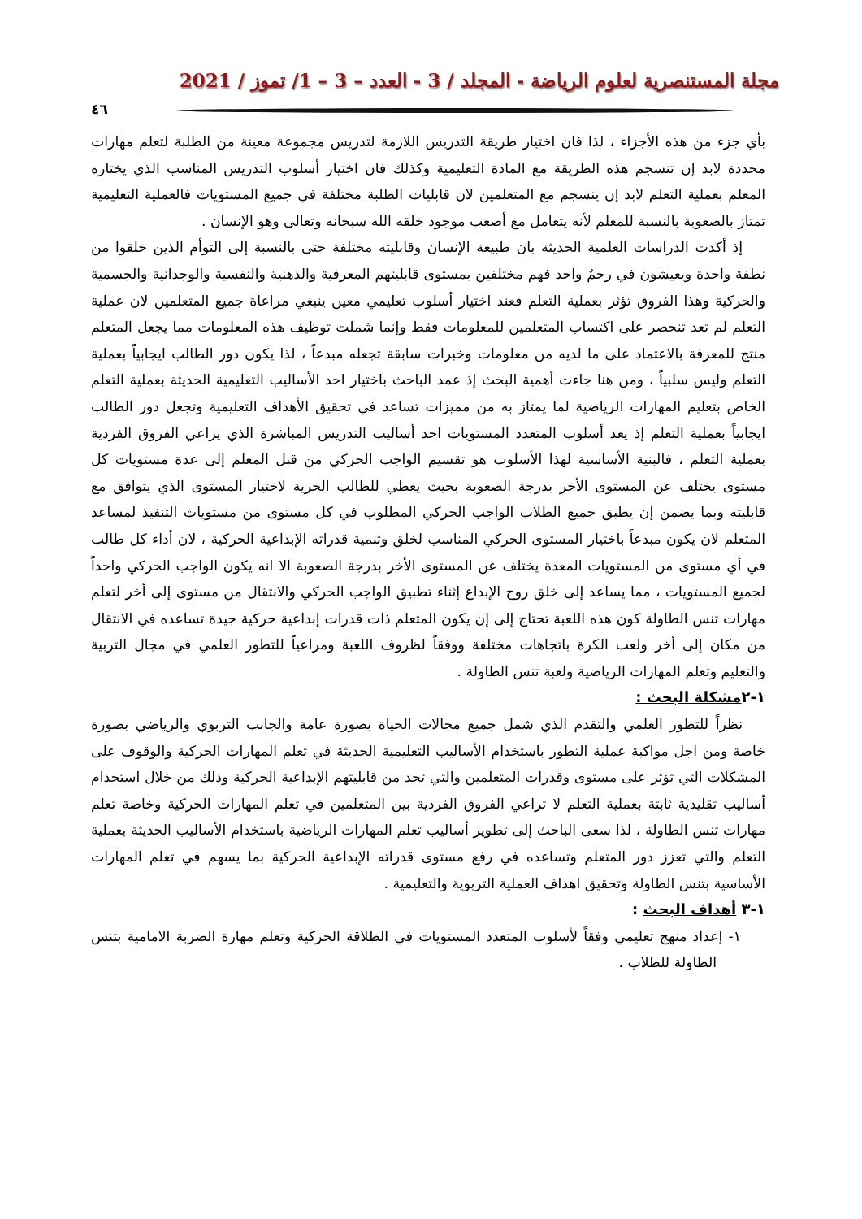مجلة المستنصرية لعلوم الرياضة - المجلد / 3 - العدد – 3 – 1/ تموز / 2021
٤٦
بأي جزء من هذه الأجزاء ، لذا فان اختيار طريقة التدريس اللازمة لتدريس مجموعة معينة من الطلبة لتعلم مهارات محددة لابد إن تنسجم هذه الطريقة مع المادة التعليمية وكذلك فان اختيار أسلوب التدريس المناسب الذي يختاره المعلم بعملية التعلم لابد إن ينسجم مع المتعلمين لان قابليات الطلبة مختلفة في جميع المستويات فالعملية التعليمية تمتاز بالصعوبة بالنسبة للمعلم لأنه يتعامل مع أصعب موجود خلقه الله سبحانه وتعالى وهو الإنسان .
إذ أكدت الدراسات العلمية الحديثة بان طبيعة الإنسان وقابليته مختلفة حتى بالنسبة إلى التوأم الذين خلقوا من نطفة واحدة ويعيشون في رحمٌ واحد فهم مختلفين بمستوى قابليتهم المعرفية والذهنية والنفسية والوجدانية والجسمية والحركية وهذا الفروق تؤثر بعملية التعلم فعند اختيار أسلوب تعليمي معين ينبغي مراعاة جميع المتعلمين لان عملية التعلم لم تعد تنحصر على اكتساب المتعلمين للمعلومات فقط وإنما شملت توظيف هذه المعلومات مما يجعل المتعلم منتج للمعرفة بالاعتماد على ما لديه من معلومات وخبرات سابقة تجعله مبدعاً ، لذا يكون دور الطالب ايجابياً بعملية التعلم وليس سلبياً ، ومن هنا جاءت أهمية البحث إذ عمد الباحث باختيار احد الأساليب التعليمية الحديثة بعملية التعلم الخاص بتعليم المهارات الرياضية لما يمتاز به من مميزات تساعد في تحقيق الأهداف التعليمية وتجعل دور الطالب ايجابياً بعملية التعلم إذ يعد أسلوب المتعدد المستويات احد أساليب التدريس المباشرة الذي يراعي الفروق الفردية بعملية التعلم ، فالبنية الأساسية لهذا الأسلوب هو تقسيم الواجب الحركي من قبل المعلم إلى عدة مستويات كل مستوى يختلف عن المستوى الأخر بدرجة الصعوبة بحيث يعطي للطالب الحرية لاختيار المستوى الذي يتوافق مع قابليته وبما يضمن إن يطبق جميع الطلاب الواجب الحركي المطلوب في كل مستوى من مستويات التنفيذ لمساعد المتعلم لان يكون مبدعاً باختيار المستوى الحركي المناسب لخلق وتنمية قدراته الإبداعية الحركية ، لان أداء كل طالب في أي مستوى من المستويات المعدة يختلف عن المستوى الأخر بدرجة الصعوبة الا انه يكون الواجب الحركي واحداً لجميع المستويات ، مما يساعد إلى خلق روح الإبداع إثناء تطبيق الواجب الحركي والانتقال من مستوى إلى أخر لتعلم مهارات تنس الطاولة كون هذه اللعبة تحتاج إلى إن يكون المتعلم ذات قدرات إبداعية حركية جيدة تساعده في الانتقال من مكان إلى أخر ولعب الكرة باتجاهات مختلفة ووفقاً لظروف اللعبة ومراعياً للتطور العلمي في مجال التربية والتعليم وتعلم المهارات الرياضية ولعبة تنس الطاولة .
١-٢مشكلة البحث :
نظراً للتطور العلمي والتقدم الذي شمل جميع مجالات الحياة بصورة عامة والجانب التربوي والرياضي بصورة خاصة ومن اجل مواكبة عملية التطور باستخدام الأساليب التعليمية الحديثة في تعلم المهارات الحركية والوقوف على المشكلات التي تؤثر على مستوى وقدرات المتعلمين والتي تحد من قابليتهم الإبداعية الحركية وذلك من خلال استخدام أساليب تقليدية ثابتة بعملية التعلم لا تراعي الفروق الفردية بين المتعلمين في تعلم المهارات الحركية وخاصة تعلم مهارات تنس الطاولة ، لذا سعى الباحث إلى تطوير أساليب تعلم المهارات الرياضية باستخدام الأساليب الحديثة بعملية التعلم والتي تعزز دور المتعلم وتساعده في رفع مستوى قدراته الإبداعية الحركية بما يسهم في تعلم المهارات الأساسية بتنس الطاولة وتحقيق اهداف العملية التربوية والتعليمية .
١-٣ أهداف البحث :
١- إعداد منهج تعليمي وفقاً لأسلوب المتعدد المستويات في الطلاقة الحركية وتعلم مهارة الضربة الامامية بتنس الطاولة للطلاب .